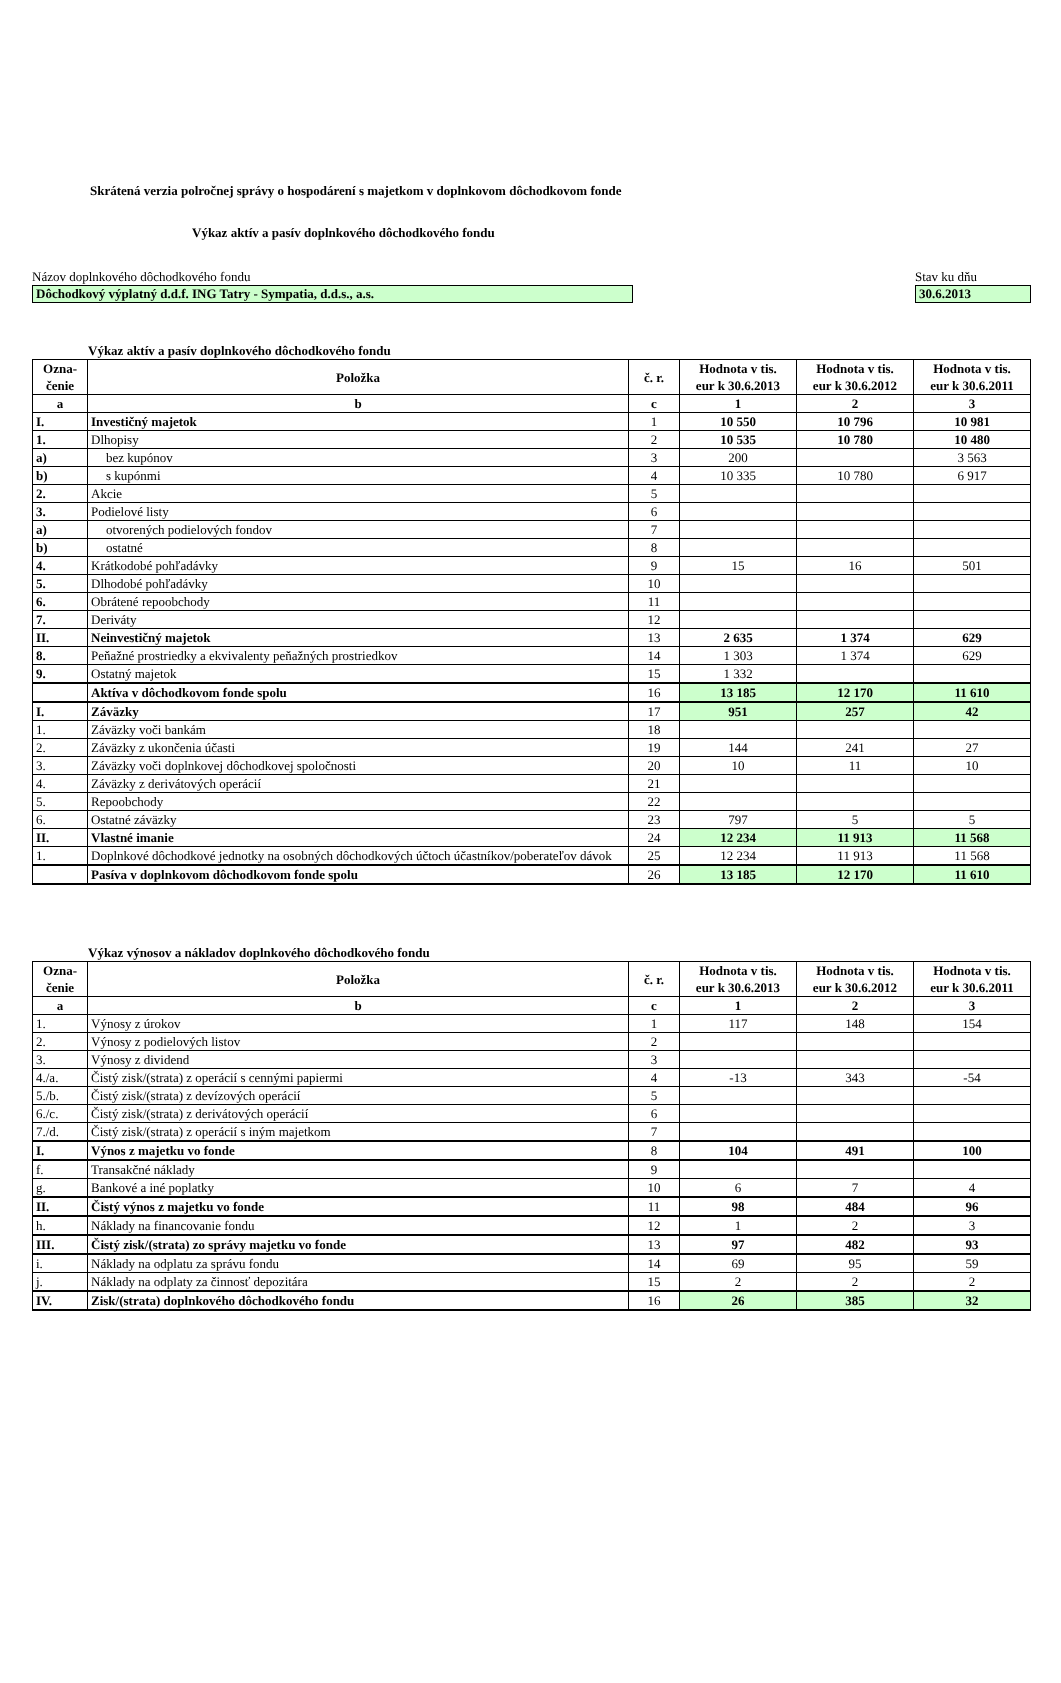Skrátená verzia polročnej správy o hospodárení s majetkom v doplnkovom dôchodkovom fonde
Výkaz aktív a pasív doplnkového dôchodkového fondu
Názov doplnkového dôchodkového fondu
Dôchodkový výplatný d.d.f. ING Tatry - Sympatia, d.d.s., a.s.
Stav ku dňu
30.6.2013
Výkaz aktív a pasív doplnkového dôchodkového fondu
| Ozna- čenie | Položka | č. r. | Hodnota v tis. eur k 30.6.2013 | Hodnota v tis. eur k 30.6.2012 | Hodnota v tis. eur k 30.6.2011 |
| --- | --- | --- | --- | --- | --- |
| a | b | c | 1 | 2 | 3 |
| I. | Investičný majetok | 1 | 10 550 | 10 796 | 10 981 |
| 1. | Dlhopisy | 2 | 10 535 | 10 780 | 10 480 |
| a) | bez kupónov | 3 | 200 | | 3 563 |
| b) | s kupónmi | 4 | 10 335 | 10 780 | 6 917 |
| 2. | Akcie | 5 | | | |
| 3. | Podielové listy | 6 | | | |
| a) | otvorených podielových fondov | 7 | | | |
| b) | ostatné | 8 | | | |
| 4. | Krátkodobé pohľadávky | 9 | 15 | 16 | 501 |
| 5. | Dlhodobé pohľadávky | 10 | | | |
| 6. | Obrátené repoobchody | 11 | | | |
| 7. | Deriváty | 12 | | | |
| II. | Neinvestičný majetok | 13 | 2 635 | 1 374 | 629 |
| 8. | Peňažné prostriedky a ekvivalenty peňažných prostriedkov | 14 | 1 303 | 1 374 | 629 |
| 9. | Ostatný majetok | 15 | 1 332 | | |
| | Aktíva v dôchodkovom fonde spolu | 16 | 13 185 | 12 170 | 11 610 |
| I. | Záväzky | 17 | 951 | 257 | 42 |
| 1. | Záväzky voči bankám | 18 | | | |
| 2. | Záväzky z ukončenia účasti | 19 | 144 | 241 | 27 |
| 3. | Záväzky voči doplnkovej dôchodkovej spoločnosti | 20 | 10 | 11 | 10 |
| 4. | Záväzky z derivátových operácií | 21 | | | |
| 5. | Repoobchody | 22 | | | |
| 6. | Ostatné záväzky | 23 | 797 | 5 | 5 |
| II. | Vlastné imanie | 24 | 12 234 | 11 913 | 11 568 |
| 1. | Doplnkové dôchodkové jednotky na osobných dôchodkových účtoch účastníkov/poberateľov dávok | 25 | 12 234 | 11 913 | 11 568 |
| | Pasíva v doplnkovom dôchodkovom fonde spolu | 26 | 13 185 | 12 170 | 11 610 |
Výkaz výnosov a nákladov doplnkového dôchodkového fondu
| Ozna- čenie | Položka | č. r. | Hodnota v tis. eur k 30.6.2013 | Hodnota v tis. eur k 30.6.2012 | Hodnota v tis. eur k 30.6.2011 |
| --- | --- | --- | --- | --- | --- |
| a | b | c | 1 | 2 | 3 |
| 1. | Výnosy z úrokov | 1 | 117 | 148 | 154 |
| 2. | Výnosy z podielových listov | 2 | | | |
| 3. | Výnosy z dividend | 3 | | | |
| 4./a. | Čistý zisk/(strata) z operácií s cennými papiermi | 4 | -13 | 343 | -54 |
| 5./b. | Čistý zisk/(strata) z devízových operácií | 5 | | | |
| 6./c. | Čistý zisk/(strata) z derivátových operácií | 6 | | | |
| 7./d. | Čistý zisk/(strata) z operácií s iným majetkom | 7 | | | |
| I. | Výnos z majetku vo fonde | 8 | 104 | 491 | 100 |
| f. | Transakčné náklady | 9 | | | |
| g. | Bankové a iné poplatky | 10 | 6 | 7 | 4 |
| II. | Čistý výnos z majetku vo fonde | 11 | 98 | 484 | 96 |
| h. | Náklady na financovanie fondu | 12 | 1 | 2 | 3 |
| III. | Čistý zisk/(strata) zo správy majetku vo fonde | 13 | 97 | 482 | 93 |
| i. | Náklady na odplatu za správu fondu | 14 | 69 | 95 | 59 |
| j. | Náklady na odplaty za činnosť depozitára | 15 | 2 | 2 | 2 |
| IV. | Zisk/(strata) doplnkového dôchodkového fondu | 16 | 26 | 385 | 32 |